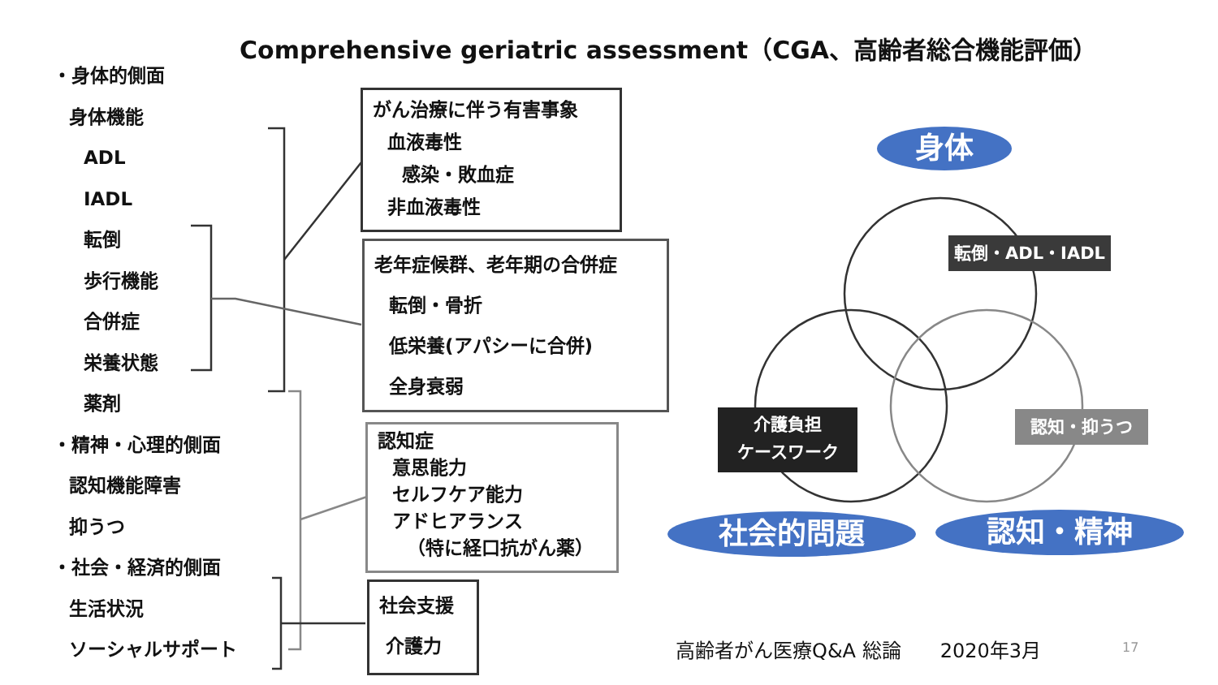Comprehensive geriatric assessment（CGA、高齢者総合機能評価）
・身体的側面
身体機能
ADL
IADL
転倒
歩行機能
合併症
栄養状態
薬剤
・精神・心理的側面
認知機能障害
抑うつ
・社会・経済的側面
生活状況
ソーシャルサポート
がん治療に伴う有害事象
血液毒性
感染・敗血症
非血液毒性
老年症候群、老年期の合併症
転倒・骨折
低栄養(アパシーに合併)
全身衰弱
認知症
意思能力
セルフケア能力
アドヒアランス
（特に経口抗がん薬）
社会支援
介護力
身体
社会的問題 認知・精神
転倒・ADL・IADL
介護負担
ケースワーク
認知・抑うつ
高齢者がん医療Q&A 総論　　2020年3月 17